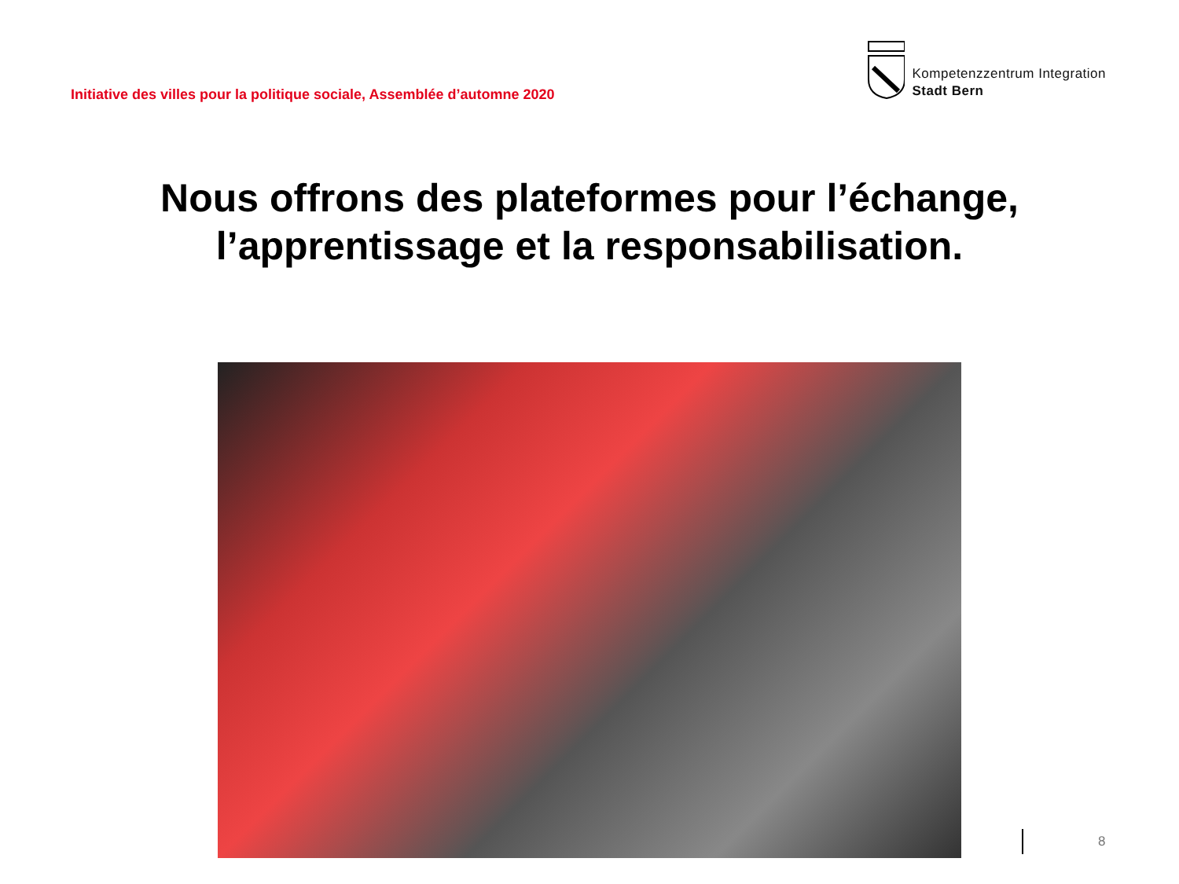Initiative des villes pour la politique sociale, Assemblée d’automne 2020
Kompetenzzentrum Integration
Stadt Bern
Nous offrons des plateformes pour l’échange,
l’apprentissage et la responsabilisation.
8